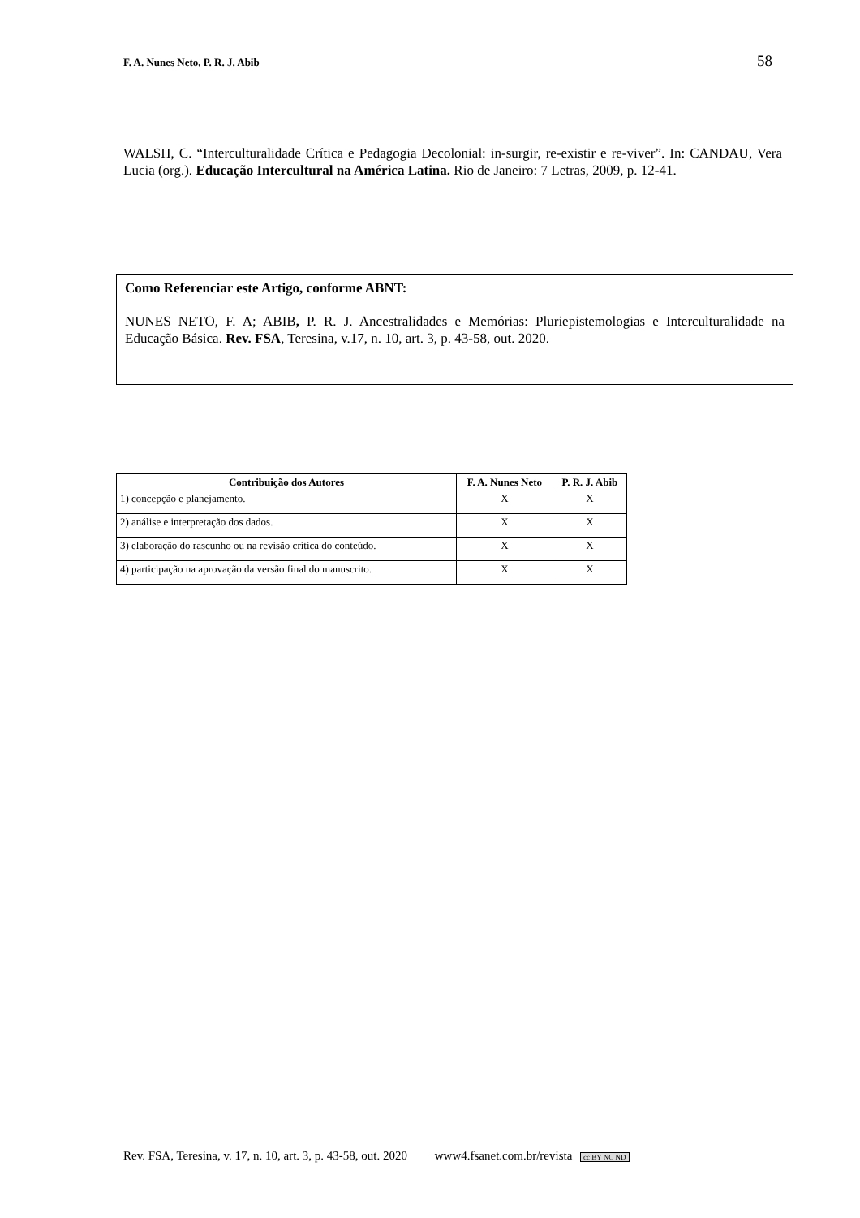F. A. Nunes Neto, P. R. J. Abib 58
WALSH, C. “Interculturalidade Crítica e Pedagogia Decolonial: in-surgir, re-existir e re-viver”. In: CANDAU, Vera Lucia (org.). Educação Intercultural na América Latina. Rio de Janeiro: 7 Letras, 2009, p. 12-41.
Como Referenciar este Artigo, conforme ABNT:
NUNES NETO, F. A; ABIB, P. R. J. Ancestralidades e Memórias: Pluriepistemologias e Interculturalidade na Educação Básica. Rev. FSA, Teresina, v.17, n. 10, art. 3, p. 43-58, out. 2020.
| Contribuição dos Autores | F. A. Nunes Neto | P. R. J. Abib |
| --- | --- | --- |
| 1) concepção e planejamento. | X | X |
| 2) análise e interpretação dos dados. | X | X |
| 3) elaboração do rascunho ou na revisão crítica do conteúdo. | X | X |
| 4) participação na aprovação da versão final do manuscrito. | X | X |
Rev. FSA, Teresina, v. 17, n. 10, art. 3, p. 43-58, out. 2020 www4.fsanet.com.br/revista cc BY NC ND